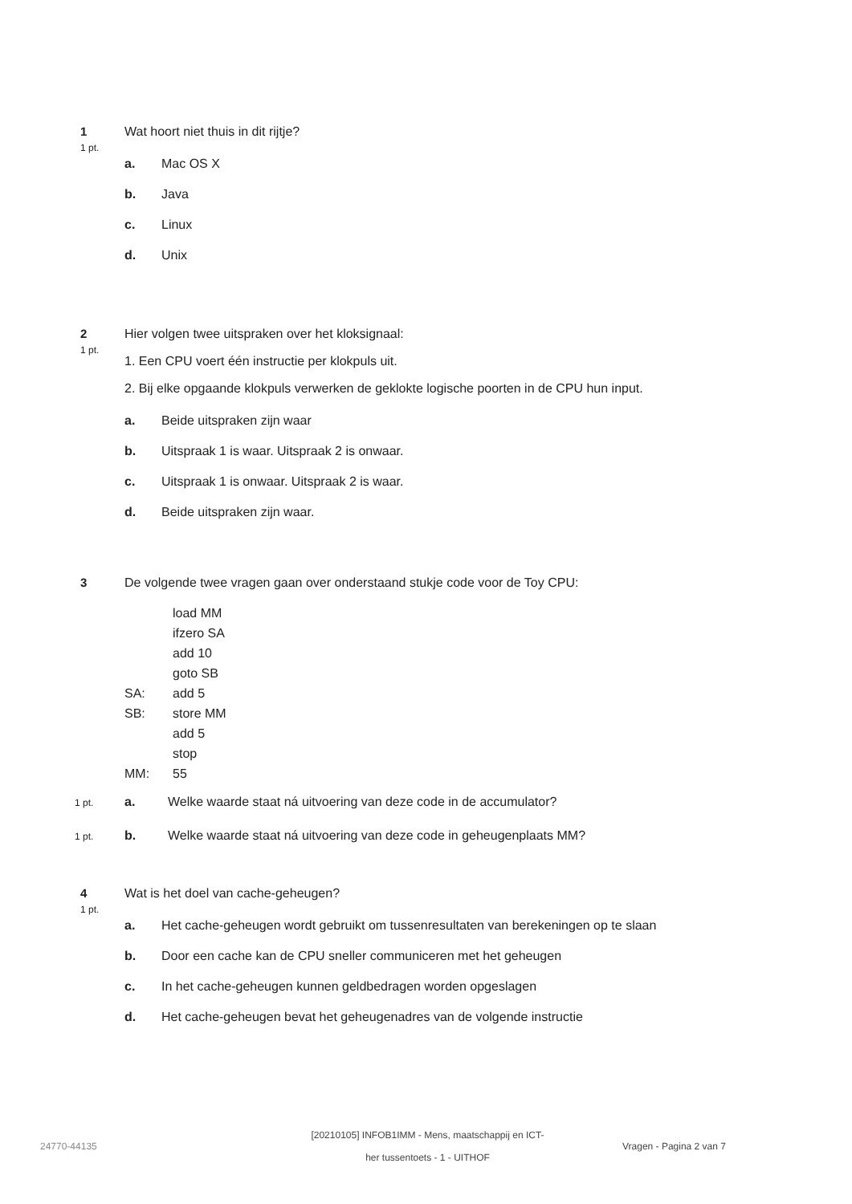1
1 pt.
Wat hoort niet thuis in dit rijtje?
a. Mac OS X
b. Java
c. Linux
d. Unix
2
1 pt.
Hier volgen twee uitspraken over het kloksignaal:
1. Een CPU voert één instructie per klokpuls uit.
2. Bij elke opgaande klokpuls verwerken de geklokte logische poorten in de CPU hun input.
a. Beide uitspraken zijn waar
b. Uitspraak 1 is waar. Uitspraak 2 is onwaar.
c. Uitspraak 1 is onwaar. Uitspraak 2 is waar.
d. Beide uitspraken zijn waar.
3
De volgende twee vragen gaan over onderstaand stukje code voor de Toy CPU:
load MM
ifzero SA
add 10
goto SB
SA: add 5
SB: store MM
add 5
stop
MM: 55
1 pt. a. Welke waarde staat ná uitvoering van deze code in de accumulator?
1 pt. b. Welke waarde staat ná uitvoering van deze code in geheugenplaats MM?
4
1 pt.
Wat is het doel van cache-geheugen?
a. Het cache-geheugen wordt gebruikt om tussenresultaten van berekeningen op te slaan
b. Door een cache kan de CPU sneller communiceren met het geheugen
c. In het cache-geheugen kunnen geldbedragen worden opgeslagen
d. Het cache-geheugen bevat het geheugenadres van de volgende instructie
24770-44135
[20210105] INFOB1IMM - Mens, maatschappij en ICT-
her tussentoets - 1 - UITHOF
Vragen - Pagina 2 van 7